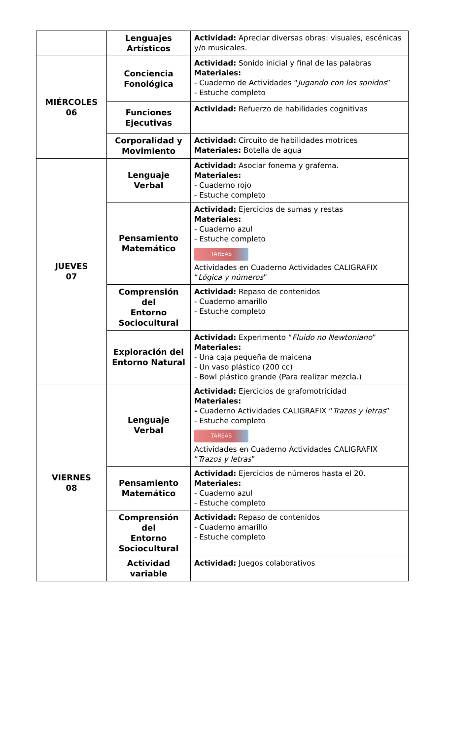| | Lenguajes Artísticos | Actividad: Apreciar diversas obras: visuales, escénicas y/o musicales. |
| MIÉRCOLES 06 | Conciencia Fonológica | Actividad: Sonido inicial y final de las palabras Materiales: - Cuaderno de Actividades “ Jugando con los sonidos ” - Estuche completo |
| | Funciones Ejecutivas | Actividad: Refuerzo de habilidades cognitivas |
| | Corporalidad y Movimiento | Actividad: Circuito de habilidades motrices Materiales: Botella de agua |
| JUEVES 07 | Lenguaje Verbal | Actividad: Asociar fonema y grafema. Materiales: - Cuaderno rojo - Estuche completo |
| | Pensamiento Matemático | Actividad: Ejercicios de sumas y restas Materiales: - Cuaderno azul - Estuche completo TAREAS Actividades en Cuaderno Actividades CALIGRAFIX “ Lógica y números ” |
| | Comprensión del Entorno Sociocultural | Actividad: Repaso de contenidos - Cuaderno amarillo - Estuche completo |
| | Exploración del Entorno Natural | Actividad: Experimento “ Fluido no Newtoniano ” Materiales: - Una caja pequeña de maicena - Un vaso plástico (200 cc) - Bowl plástico grande (Para realizar mezcla.) |
| VIERNES 08 | Lenguaje Verbal | Actividad: Ejercicios de grafomotricidad Materiales: - Cuaderno Actividades CALIGRAFIX “ Trazos y letras ” - Estuche completo TAREAS Actividades en Cuaderno Actividades CALIGRAFIX “ Trazos y letras ” |
| | Pensamiento Matemático | Actividad: Ejercicios de números hasta el 20. Materiales: - Cuaderno azul - Estuche completo |
| | Comprensión del Entorno Sociocultural | Actividad: Repaso de contenidos - Cuaderno amarillo - Estuche completo |
| | Actividad variable | Actividad: Juegos colaborativos |